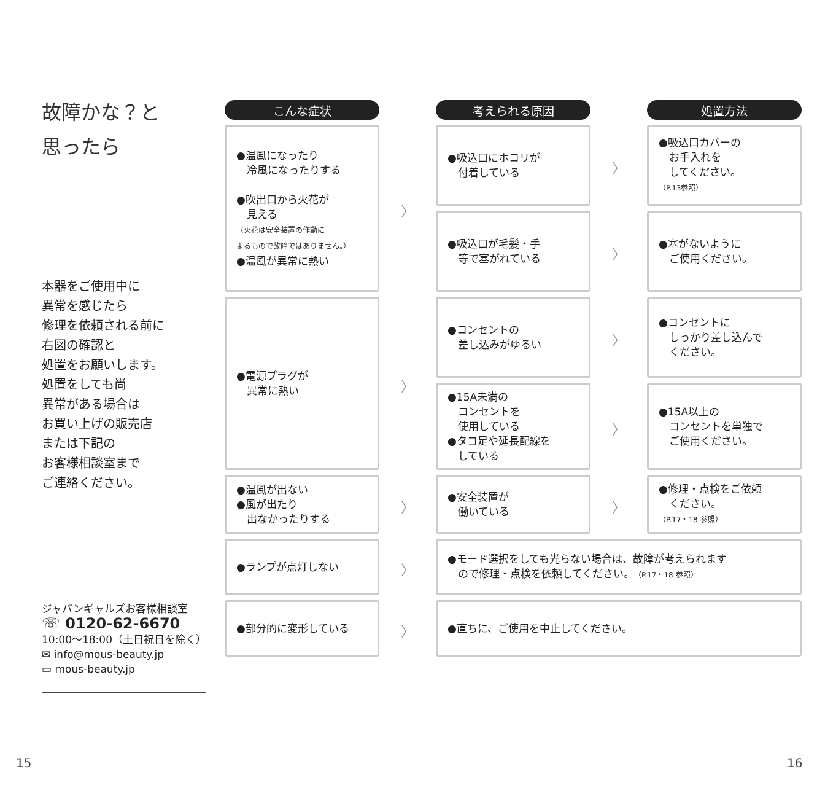故障かな？と
思ったら
本器をご使用中に
異常を感じたら
修理を依頼される前に
右図の確認と
処置をお願いします。
処置をしても尚
異常がある場合は
お買い上げの販売店
または下記の
お客様相談室まで
ご連絡ください。
ジャパンギャルズお客様相談室
☏ 0120-62-6670
10:00～18:00（土日祝日を除く）
✉ info@mous-beauty.jp
▭ mous-beauty.jp
| こんな症状 | | 考えられる原因 | | 処置方法 |
| ●温風になったり 冷風になったりする ●吹出口から火花が 見える （火花は安全装置の作動に よるもので故障ではありません。） ●温風が異常に熱い | 〉 | ●吸込口にホコリが 付着している | 〉 | ●吸込口カバーの お手入れを してください。 （P.13参照） |
| | | ●吸込口が毛髪・手 等で塞がれている | 〉 | ●塞がないように ご使用ください。 |
| ●電源プラグが 異常に熱い | 〉 | ●コンセントの 差し込みがゆるい | 〉 | ●コンセントに しっかり差し込んで ください。 |
| | | ●15A未満の コンセントを 使用している ●タコ足や延長配線を している | 〉 | ●15A以上の コンセントを単独で ご使用ください。 |
| ●温風が出ない ●風が出たり 出なかったりする | 〉 | ●安全装置が 働いている | 〉 | ●修理・点検をご依頼 ください。 （P.17・18 参照） |
| ●ランプが点灯しない | 〉 | ●モード選択をしても光らない場合は、故障が考えられます ので修理・点検を依頼してください。 （P.17・18 参照） | | |
| ●部分的に変形している | 〉 | ●直ちに、ご使用を中止してください。 | | |
15 16